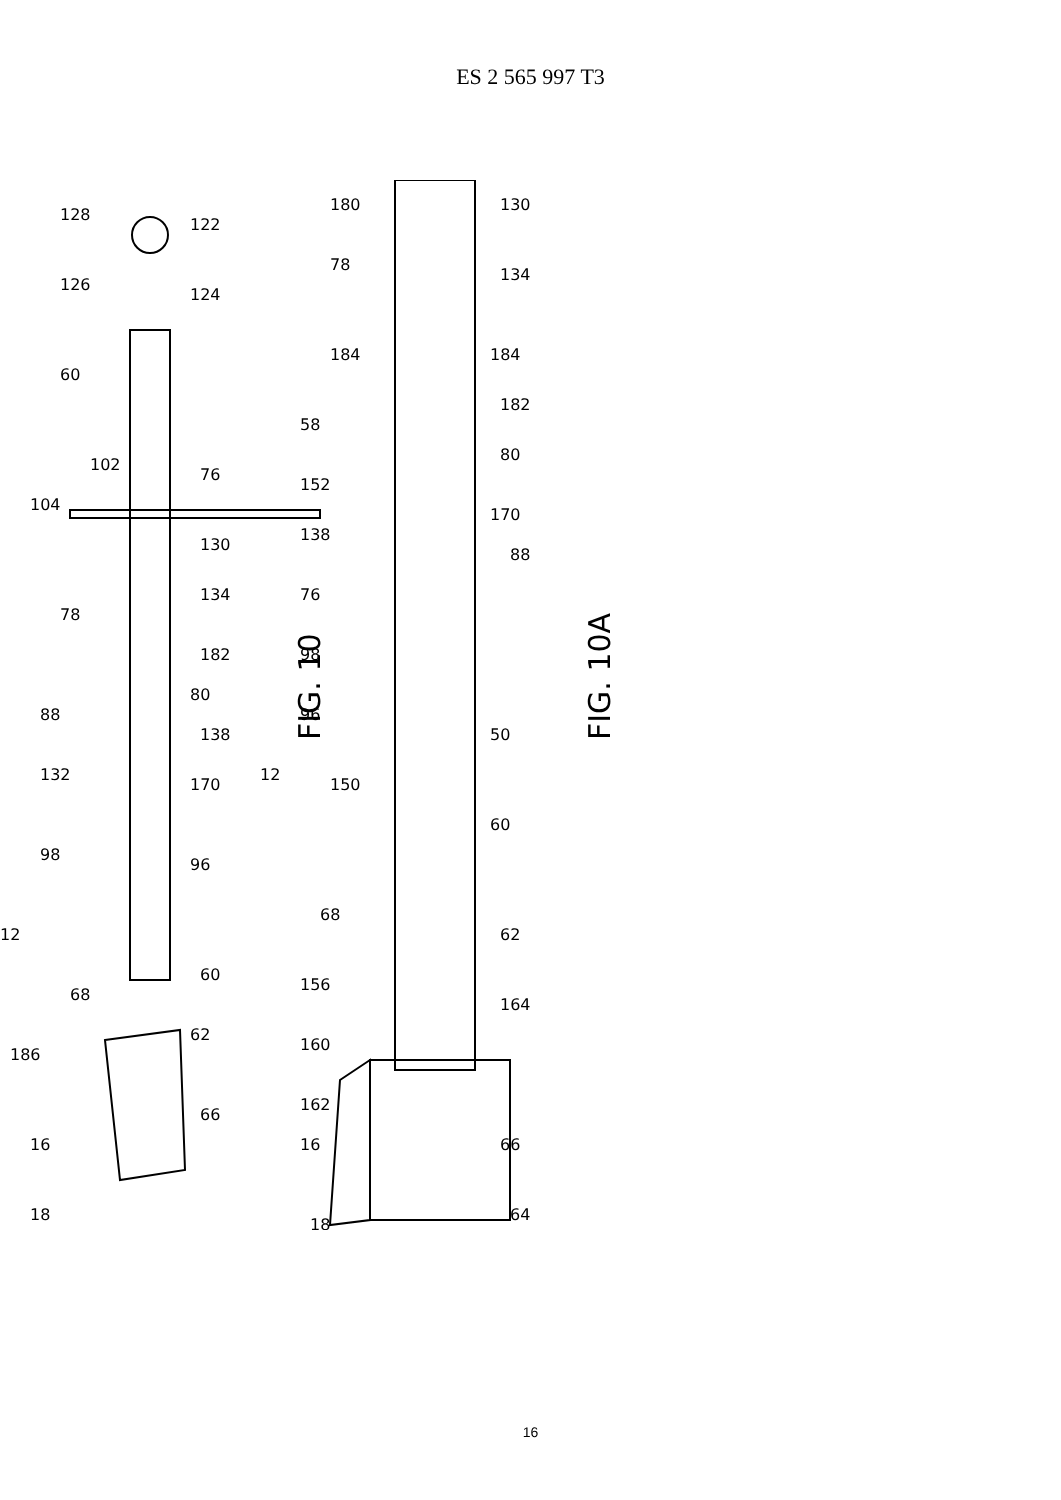ES 2 565 997 T3
FIG. 10
FIG. 10A
128
122
126
124
60
76
102
104
130
134
78
182
80
88
138
132
170
98
96
12
60
68
62
186
66
16
18
180
130
78
134
184
184
182
58
80
152
170
138
88
76
98
96
50
12
150
60
68
62
156
164
160
162
16
66
64
18
16